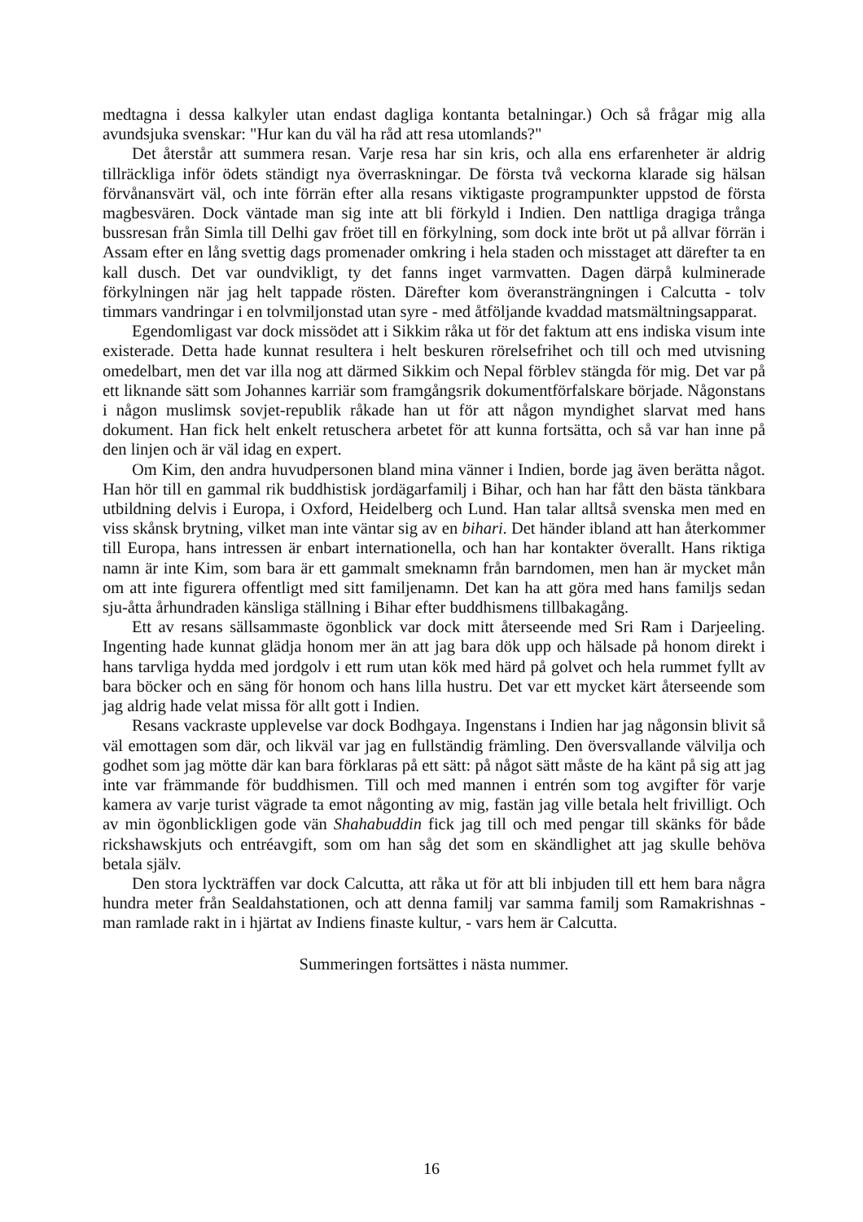medtagna i dessa kalkyler utan endast dagliga kontanta betalningar.) Och så frågar mig alla avundsjuka svenskar: "Hur kan du väl ha råd att resa utomlands?"
Det återstår att summera resan. Varje resa har sin kris, och alla ens erfarenheter är aldrig tillräckliga inför ödets ständigt nya överraskningar. De första två veckorna klarade sig hälsan förvånansvärt väl, och inte förrän efter alla resans viktigaste programpunkter uppstod de första magbesvären. Dock väntade man sig inte att bli förkyld i Indien. Den nattliga dragiga trånga bussresan från Simla till Delhi gav fröet till en förkylning, som dock inte bröt ut på allvar förrän i Assam efter en lång svettig dags promenader omkring i hela staden och misstaget att därefter ta en kall dusch. Det var oundvikligt, ty det fanns inget varmvatten. Dagen därpå kulminerade förkylningen när jag helt tappade rösten. Därefter kom överansträngningen i Calcutta - tolv timmars vandringar i en tolvmiljonstad utan syre - med åtföljande kvaddad matsmältningsapparat.
Egendomligast var dock missödet att i Sikkim råka ut för det faktum att ens indiska visum inte existerade. Detta hade kunnat resultera i helt beskuren rörelsefrihet och till och med utvisning omedelbart, men det var illa nog att därmed Sikkim och Nepal förblev stängda för mig. Det var på ett liknande sätt som Johannes karriär som framgångsrik dokumentförfalskare började. Någonstans i någon muslimsk sovjet-republik råkade han ut för att någon myndighet slarvat med hans dokument. Han fick helt enkelt retuschera arbetet för att kunna fortsätta, och så var han inne på den linjen och är väl idag en expert.
Om Kim, den andra huvudpersonen bland mina vänner i Indien, borde jag även berätta något. Han hör till en gammal rik buddhistisk jordägarfamilj i Bihar, och han har fått den bästa tänkbara utbildning delvis i Europa, i Oxford, Heidelberg och Lund. Han talar alltså svenska men med en viss skånsk brytning, vilket man inte väntar sig av en bihari. Det händer ibland att han återkommer till Europa, hans intressen är enbart internationella, och han har kontakter överallt. Hans riktiga namn är inte Kim, som bara är ett gammalt smeknamn från barndomen, men han är mycket mån om att inte figurera offentligt med sitt familjenamn. Det kan ha att göra med hans familjs sedan sju-åtta århundraden känsliga ställning i Bihar efter buddhismens tillbakagång.
Ett av resans sällsammaste ögonblick var dock mitt återseende med Sri Ram i Darjeeling. Ingenting hade kunnat glädja honom mer än att jag bara dök upp och hälsade på honom direkt i hans tarvliga hydda med jordgolv i ett rum utan kök med härd på golvet och hela rummet fyllt av bara böcker och en säng för honom och hans lilla hustru. Det var ett mycket kärt återseende som jag aldrig hade velat missa för allt gott i Indien.
Resans vackraste upplevelse var dock Bodhgaya. Ingenstans i Indien har jag någonsin blivit så väl emottagen som där, och likväl var jag en fullständig främling. Den översvallande välvilja och godhet som jag mötte där kan bara förklaras på ett sätt: på något sätt måste de ha känt på sig att jag inte var främmande för buddhismen. Till och med mannen i entrén som tog avgifter för varje kamera av varje turist vägrade ta emot någonting av mig, fastän jag ville betala helt frivilligt. Och av min ögonblickligen gode vän Shahabuddin fick jag till och med pengar till skänks för både rickshawskjuts och entréavgift, som om han såg det som en skändlighet att jag skulle behöva betala själv.
Den stora lyckträffen var dock Calcutta, att råka ut för att bli inbjuden till ett hem bara några hundra meter från Sealdahstationen, och att denna familj var samma familj som Ramakrishnas - man ramlade rakt in i hjärtat av Indiens finaste kultur, - vars hem är Calcutta.
Summeringen fortsättes i nästa nummer.
16